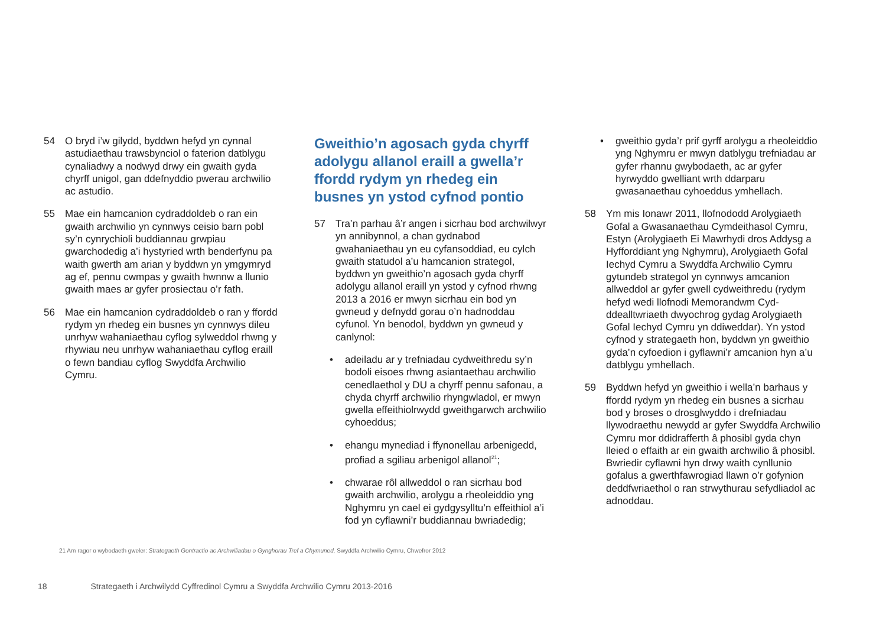54 O bryd i’w gilydd, byddwn hefyd yn cynnal astudiaethau trawsbynciol o faterion datblygu cynaliadwy a nodwyd drwy ein gwaith gyda chyrff unigol, gan ddefnyddio pwerau archwilio ac astudio.
55 Mae ein hamcanion cydraddoldeb o ran ein gwaith archwilio yn cynnwys ceisio barn pobl sy’n cynrychioli buddiannau grwpiau gwarchodedig a’i hystyried wrth benderfynu pa waith gwerth am arian y byddwn yn ymgymryd ag ef, pennu cwmpas y gwaith hwnnw a llunio gwaith maes ar gyfer prosiectau o’r fath.
56 Mae ein hamcanion cydraddoldeb o ran y ffordd rydym yn rhedeg ein busnes yn cynnwys dileu unrhyw wahaniaethau cyflog sylweddol rhwng y rhywiau neu unrhyw wahaniaethau cyflog eraill o fewn bandiau cyflog Swyddfa Archwilio Cymru.
Gweithio’n agosach gyda chyrff adolygu allanol eraill a gwella’r ffordd rydym yn rhedeg ein busnes yn ystod cyfnod pontio
57 Tra’n parhau â’r angen i sicrhau bod archwilwyr yn annibynnol, a chan gydnabod gwahaniaethau yn eu cyfansoddiad, eu cylch gwaith statudol a’u hamcanion strategol, byddwn yn gweithio’n agosach gyda chyrff adolygu allanol eraill yn ystod y cyfnod rhwng 2013 a 2016 er mwyn sicrhau ein bod yn gwneud y defnydd gorau o’n hadnoddau cyfunol. Yn benodol, byddwn yn gwneud y canlynol:
• adeiladu ar y trefniadau cydweithredu sy’n bodoli eisoes rhwng asiantaethau archwilio cenedlaethol y DU a chyrff pennu safonau, a chyda chyrff archwilio rhyngwladol, er mwyn gwella effeithiolrwydd gweithgarwch archwilio cyhoeddus;
• ehangu mynediad i ffynonellau arbenigedd, profiad a sgiliau arbenigol allanol<sup>21</sup>;
• chwarae rôl allweddol o ran sicrhau bod gwaith archwilio, arolygu a rheoleiddio yng Nghymru yn cael ei gydgysylltu’n effeithiol a’i fod yn cyflawni’r buddiannau bwriadedig;
• gweithio gyda’r prif gyrff arolygu a rheoleiddio yng Nghymru er mwyn datblygu trefniadau ar gyfer rhannu gwybodaeth, ac ar gyfer hyrwyddo gwelliant wrth ddarparu gwasanaethau cyhoeddus ymhellach.
58 Ym mis Ionawr 2011, llofnododd Arolygiaeth Gofal a Gwasanaethau Cymdeithasol Cymru, Estyn (Arolygiaeth Ei Mawrhydi dros Addysg a Hyfforddiant yng Nghymru), Arolygiaeth Gofal Iechyd Cymru a Swyddfa Archwilio Cymru gytundeb strategol yn cynnwys amcanion allweddol ar gyfer gwell cydweithredu (rydym hefyd wedi llofnodi Memorandwm Cyd-ddealltwriaeth dwyochrog gydag Arolygiaeth Gofal Iechyd Cymru yn ddiweddar). Yn ystod cyfnod y strategaeth hon, byddwn yn gweithio gyda’n cyfoedion i gyflawni’r amcanion hyn a’u datblygu ymhellach.
59 Byddwn hefyd yn gweithio i wella’n barhaus y ffordd rydym yn rhedeg ein busnes a sicrhau bod y broses o drosglwyddo i drefniadau llywodraethu newydd ar gyfer Swyddfa Archwilio Cymru mor ddidrafferth â phosibl gyda chyn lleied o effaith ar ein gwaith archwilio â phosibl. Bwriedir cyflawni hyn drwy waith cynllunio gofalus a gwerthfawrogiad llawn o’r gofynion deddfwriaethol o ran strwythurau sefydliadol ac adnoddau.
21 Am ragor o wybodaeth gweler: Strategaeth Gontractio ac Archwiliadau o Gynghorau Tref a Chymuned, Swyddfa Archwilio Cymru, Chwefror 2012
18 Strategaeth i Archwilydd Cyffredinol Cymru a Swyddfa Archwilio Cymru 2013-2016